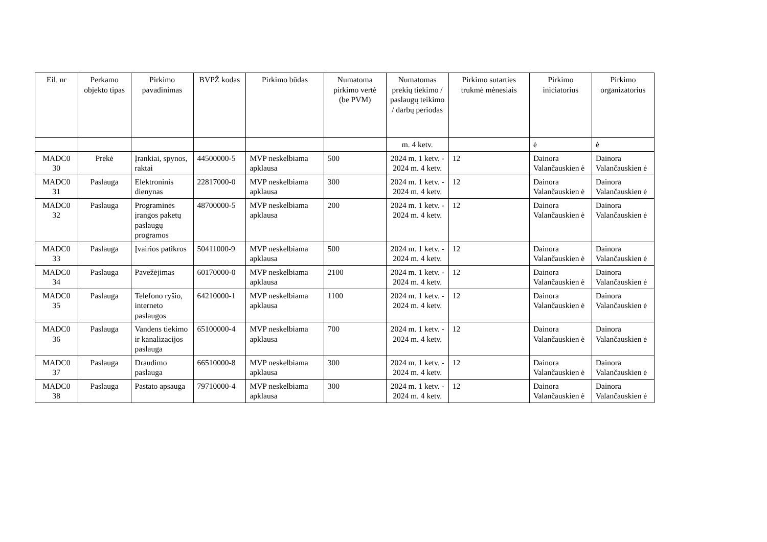| Eil. nr | Perkamo objekto tipas | Pirkimo pavadinimas | BVPŽ kodas | Pirkimo būdas | Numatoma pirkimo vertė (be PVM) | Numatomas prekių tiekimo / paslaugų teikimo / darbų periodas | Pirkimo sutarties trukmė mėnesiais | Pirkimo iniciatorius | Pirkimo organizatorius |
| --- | --- | --- | --- | --- | --- | --- | --- | --- | --- |
| | | | | | | m. 4 ketv. | | ė | ė |
| MADC0 30 | Prekė | Įrankiai, spynos, raktai | 44500000-5 | MVP neskelbiama apklausa | 500 | 2024 m. 1 ketv. - 2024 m. 4 ketv. | 12 | Dainora Valančauskien ė | Dainora Valančauskien ė |
| MADC0 31 | Paslauga | Elektroninis dienynas | 22817000-0 | MVP neskelbiama apklausa | 300 | 2024 m. 1 ketv. - 2024 m. 4 ketv. | 12 | Dainora Valančauskien ė | Dainora Valančauskien ė |
| MADC0 32 | Paslauga | Programinės įrangos paketų paslaugų programos | 48700000-5 | MVP neskelbiama apklausa | 200 | 2024 m. 1 ketv. - 2024 m. 4 ketv. | 12 | Dainora Valančauskien ė | Dainora Valančauskien ė |
| MADC0 33 | Paslauga | Įvairios patikros | 50411000-9 | MVP neskelbiama apklausa | 500 | 2024 m. 1 ketv. - 2024 m. 4 ketv. | 12 | Dainora Valančauskien ė | Dainora Valančauskien ė |
| MADC0 34 | Paslauga | Pavežėjimas | 60170000-0 | MVP neskelbiama apklausa | 2100 | 2024 m. 1 ketv. - 2024 m. 4 ketv. | 12 | Dainora Valančauskien ė | Dainora Valančauskien ė |
| MADC0 35 | Paslauga | Telefono ryšio, interneto paslaugos | 64210000-1 | MVP neskelbiama apklausa | 1100 | 2024 m. 1 ketv. - 2024 m. 4 ketv. | 12 | Dainora Valančauskien ė | Dainora Valančauskien ė |
| MADC0 36 | Paslauga | Vandens tiekimo ir kanalizacijos paslauga | 65100000-4 | MVP neskelbiama apklausa | 700 | 2024 m. 1 ketv. - 2024 m. 4 ketv. | 12 | Dainora Valančauskien ė | Dainora Valančauskien ė |
| MADC0 37 | Paslauga | Draudimo paslauga | 66510000-8 | MVP neskelbiama apklausa | 300 | 2024 m. 1 ketv. - 2024 m. 4 ketv. | 12 | Dainora Valančauskien ė | Dainora Valančauskien ė |
| MADC0 38 | Paslauga | Pastato apsauga | 79710000-4 | MVP neskelbiama apklausa | 300 | 2024 m. 1 ketv. - 2024 m. 4 ketv. | 12 | Dainora Valančauskien ė | Dainora Valančauskien ė |